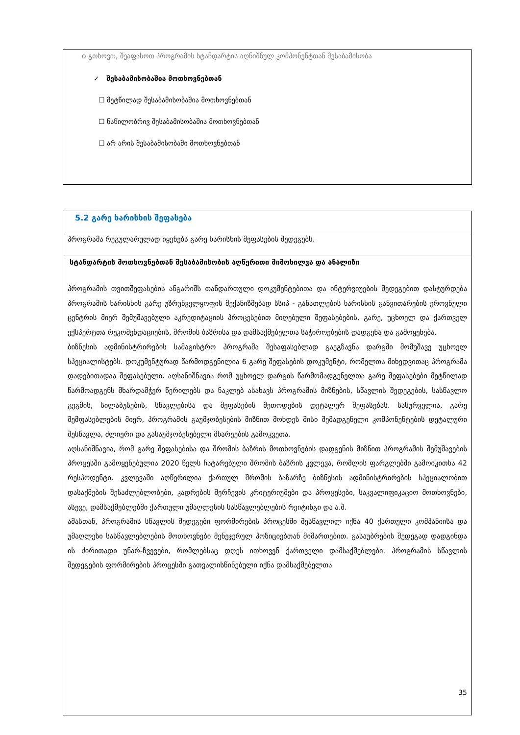ο გთხოვთ, შეაფასოთ პროგრამის სტანდარტის აღნიშნულ კომპონენტთან შესაბამისობა
✓ შესაბამისობაშია მოთხოვნებთან
☐ მეტწილად შესაბამისობაშია მოთხოვნებთან
☐ ნაწილობრივ შესაბამისობაშია მოთხოვნებთან
☐ არ არის შესაბამისობაში მოთხოვნებთან
| 5.2 გარე ხარისხის შეფასება |
| პროგრამა რეგულარულად იყენებს გარე ხარისხის შეფასების შედეგებს. |
| სტანდარტის მოთხოვნებთან შესაბამისობის აღწერითი მიმოხილვა და ანალიზი პროგრამის თვითშეფასების ანგარიშს თანდართული დოკუმენტებითა და ინტერვიუების შედეგებით დასტურდება პროგრამის ხარისხის გარე უზრუნველყოფის მექანიზმებად სსიპ - განათლების ხარისხის განვითარების ეროვნული ცენტრის მიერ შემუშავებული აკრედიტაციის პროცესებით მიღებული შეფასებების, გარე, უცხოელ და ქართველ ექსპერტთა რეკომენდაციების, შრომის ბაზრისა და დამსაქმებელთა საჭიროებების დადგენა და გამოყენება. ბიზნესის ადმინისტრირების სამაგისტრო პროგრამა შესაფასებლად გაეგზავნა დარგში მომუშავე უცხოელ სპეციალისტებს. დოკუმენტურად წარმოდგენილია 6 გარე შეფასების დოკუმენტი, რომელთა მიხედვითაც პროგრამა დადებითადაა შეფასებული. აღსანიშნავია რომ უცხოელ დარგის წარმომადგენელთა გარე შეფასებები მეტწილად წარმოადგენს მხარდამჭერ წერილებს და ნაკლებ ასახავს პროგრამის მიზნების, სწავლის შედეგების, სასწავლო გეგმის, სილაბუსების, სწავლებისა და შეფასების მეთოდების დეტალურ შეფასებას. სასურველია, გარე შემფასებლების მიერ, პროგრამის გაუმჯობესების მიზნით მოხდეს მისი შემადგენელი კომპონენტების დეტალური შესწავლა, ძლიერი და გასაუმჯობესებელი მხარეების გამოკვეთა. აღსანიშნავია, რომ გარე შეფასებისა და შრომის ბაზრის მოთხოვნების დადგენის მიზნით პროგრამის შემუშავების პროცესში გამოყენებულია 2020 წელს ჩატარებული შრომის ბაზრის კვლევა, რომლის ფარგლებში გამოიკითხა 42 რესპოდენტი. კვლევაში აღწერილია ქართულ შრომის ბაზარზე ბიზნესის ადმინისტრირების სპეციალობით დასაქმების შესაძლებლობები, კადრების შერჩევის კრიტერიუმები და პროცესები, საკვალიფიკაციო მოთხოვნები, ასევე, დამსაქმებლებში ქართული უმაღლესის სასწავლებლების რეიტინგი და ა.შ. ამასთან, პროგრამის სწავლის შედეგები ფორმირების პროცესში შესწავლილ იქნა 40 ქართული კომპანიისა და უმაღლესი სასწავლებლების მოთხოვნები მენეჯერულ პოზიციებთან მიმართებით. გასაუბრების შედეგად დადგინდა ის ძირითადი უნარ-ჩვევები, რომლებსაც დღეს ითხოვენ ქართველი დამსაქმებლები. პროგრამის სწავლის შედეგების ფორმირების პროცესში გათვალისწინებული იქნა დამსაქმებელთა |
35